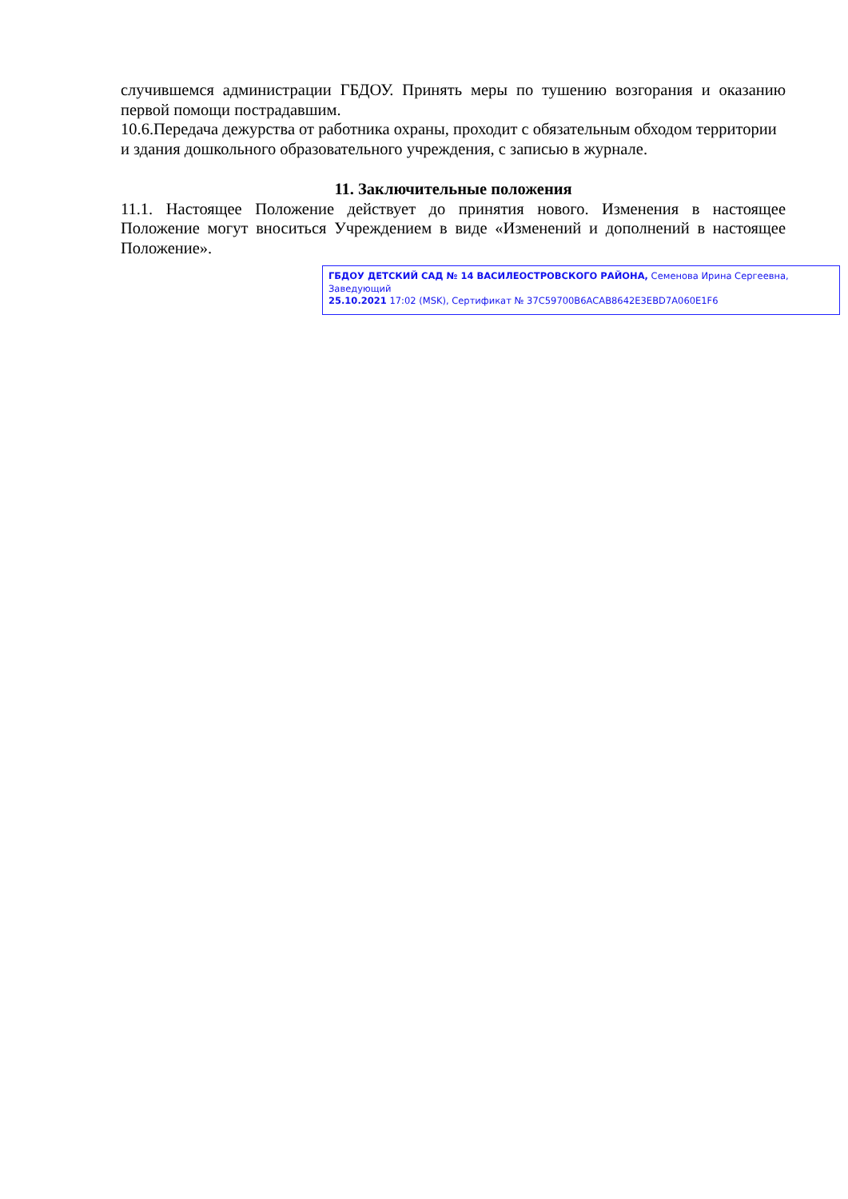случившемся администрации ГБДОУ. Принять меры по тушению возгорания и оказанию первой помощи пострадавшим.
10.6.Передача дежурства от работника охраны, проходит с обязательным обходом территории и здания дошкольного образовательного учреждения, с записью в журнале.
11. Заключительные положения
11.1. Настоящее Положение действует до принятия нового. Изменения в настоящее Положение могут вноситься Учреждением в виде «Изменений и дополнений в настоящее Положение».
ГБДОУ ДЕТСКИЙ САД № 14 ВАСИЛЕОСТРОВСКОГО РАЙОНА, Семенова Ирина Сергеевна, Заведующий
25.10.2021 17:02 (MSK), Сертификат № 37C59700B6ACAB8642E3EBD7A060E1F6